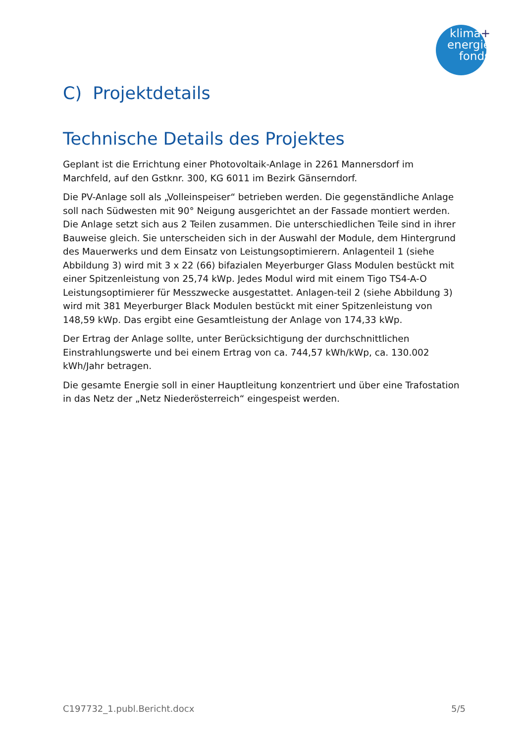klima+
energie
fonds
C) Projektdetails
Technische Details des Projektes
Geplant ist die Errichtung einer Photovoltaik-Anlage in 2261 Mannersdorf im Marchfeld, auf den Gstknr. 300, KG 6011 im Bezirk Gänserndorf.
Die PV-Anlage soll als „Volleinspeiser“ betrieben werden. Die gegenständliche Anlage soll nach Südwesten mit 90° Neigung ausgerichtet an der Fassade montiert werden. Die Anlage setzt sich aus 2 Teilen zusammen. Die unterschiedlichen Teile sind in ihrer Bauweise gleich. Sie unterscheiden sich in der Auswahl der Module, dem Hintergrund des Mauerwerks und dem Einsatz von Leistungsoptimierern. Anlagenteil 1 (siehe Abbildung 3) wird mit 3 x 22 (66) bifazialen Meyerburger Glass Modulen bestückt mit einer Spitzenleistung von 25,74 kWp. Jedes Modul wird mit einem Tigo TS4-A-O Leistungsoptimierer für Messzwecke ausgestattet. Anlagen-teil 2 (siehe Abbildung 3) wird mit 381 Meyerburger Black Modulen bestückt mit einer Spitzenleistung von 148,59 kWp. Das ergibt eine Gesamtleistung der Anlage von 174,33 kWp.
Der Ertrag der Anlage sollte, unter Berücksichtigung der durchschnittlichen Einstrahlungswerte und bei einem Ertrag von ca. 744,57 kWh/kWp, ca. 130.002 kWh/Jahr betragen.
Die gesamte Energie soll in einer Hauptleitung konzentriert und über eine Trafostation in das Netz der „Netz Niederösterreich“ eingespeist werden.
C197732_1.publ.Bericht.docx 5/5